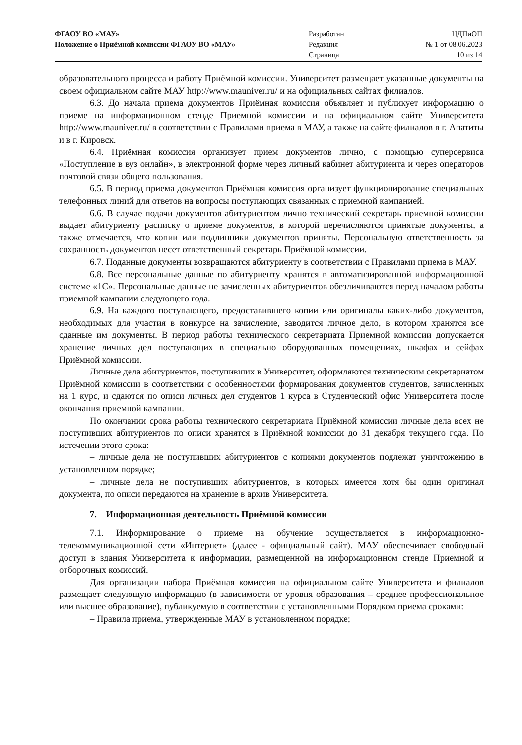ФГАОУ ВО «МАУ»
Положение о Приёмной комиссии ФГАОУ ВО «МАУ»
Разработан
Редакция
Страница
ЦДПиОП
№ 1 от 08.06.2023
10 из 14
образовательного процесса и работу Приёмной комиссии. Университет размещает указанные документы на своем официальном сайте МАУ http://www.mauniver.ru/ и на официальных сайтах филиалов.
6.3. До начала приема документов Приёмная комиссия объявляет и публикует информацию о приеме на информационном стенде Приемной комиссии и на официальном сайте Университета http://www.mauniver.ru/ в соответствии с Правилами приема в МАУ, а также на сайте филиалов в г. Апатиты и в г. Кировск.
6.4. Приёмная комиссия организует прием документов лично, с помощью суперсервиса «Поступление в вуз онлайн», в электронной форме через личный кабинет абитуриента и через операторов почтовой связи общего пользования.
6.5. В период приема документов Приёмная комиссия организует функционирование специальных телефонных линий для ответов на вопросы поступающих связанных с приемной кампанией.
6.6. В случае подачи документов абитуриентом лично технический секретарь приемной комиссии выдает абитуриенту расписку о приеме документов, в которой перечисляются принятые документы, а также отмечается, что копии или подлинники документов приняты. Персональную ответственность за сохранность документов несет ответственный секретарь Приёмной комиссии.
6.7. Поданные документы возвращаются абитуриенту в соответствии с Правилами приема в МАУ.
6.8. Все персональные данные по абитуриенту хранятся в автоматизированной информационной системе «1С». Персональные данные не зачисленных абитуриентов обезличиваются перед началом работы приемной кампании следующего года.
6.9. На каждого поступающего, предоставившего копии или оригиналы каких-либо документов, необходимых для участия в конкурсе на зачисление, заводится личное дело, в котором хранятся все сданные им документы. В период работы технического секретариата Приемной комиссии допускается хранение личных дел поступающих в специально оборудованных помещениях, шкафах и сейфах Приёмной комиссии.
Личные дела абитуриентов, поступивших в Университет, оформляются техническим секретариатом Приёмной комиссии в соответствии с особенностями формирования документов студентов, зачисленных на 1 курс, и сдаются по описи личных дел студентов 1 курса в Студенческий офис Университета после окончания приемной кампании.
По окончании срока работы технического секретариата Приёмной комиссии личные дела всех не поступивших абитуриентов по описи хранятся в Приёмной комиссии до 31 декабря текущего года. По истечении этого срока:
– личные дела не поступивших абитуриентов с копиями документов подлежат уничтожению в установленном порядке;
– личные дела не поступивших абитуриентов, в которых имеется хотя бы один оригинал документа, по описи передаются на хранение в архив Университета.
7. Информационная деятельность Приёмной комиссии
7.1. Информирование о приеме на обучение осуществляется в информационно-телекоммуникационной сети «Интернет» (далее - официальный сайт). МАУ обеспечивает свободный доступ в здания Университета к информации, размещенной на информационном стенде Приемной и отборочных комиссий.
Для организации набора Приёмная комиссия на официальном сайте Университета и филиалов размещает следующую информацию (в зависимости от уровня образования – среднее профессиональное или высшее образование), публикуемую в соответствии с установленными Порядком приема сроками:
– Правила приема, утвержденные МАУ в установленном порядке;